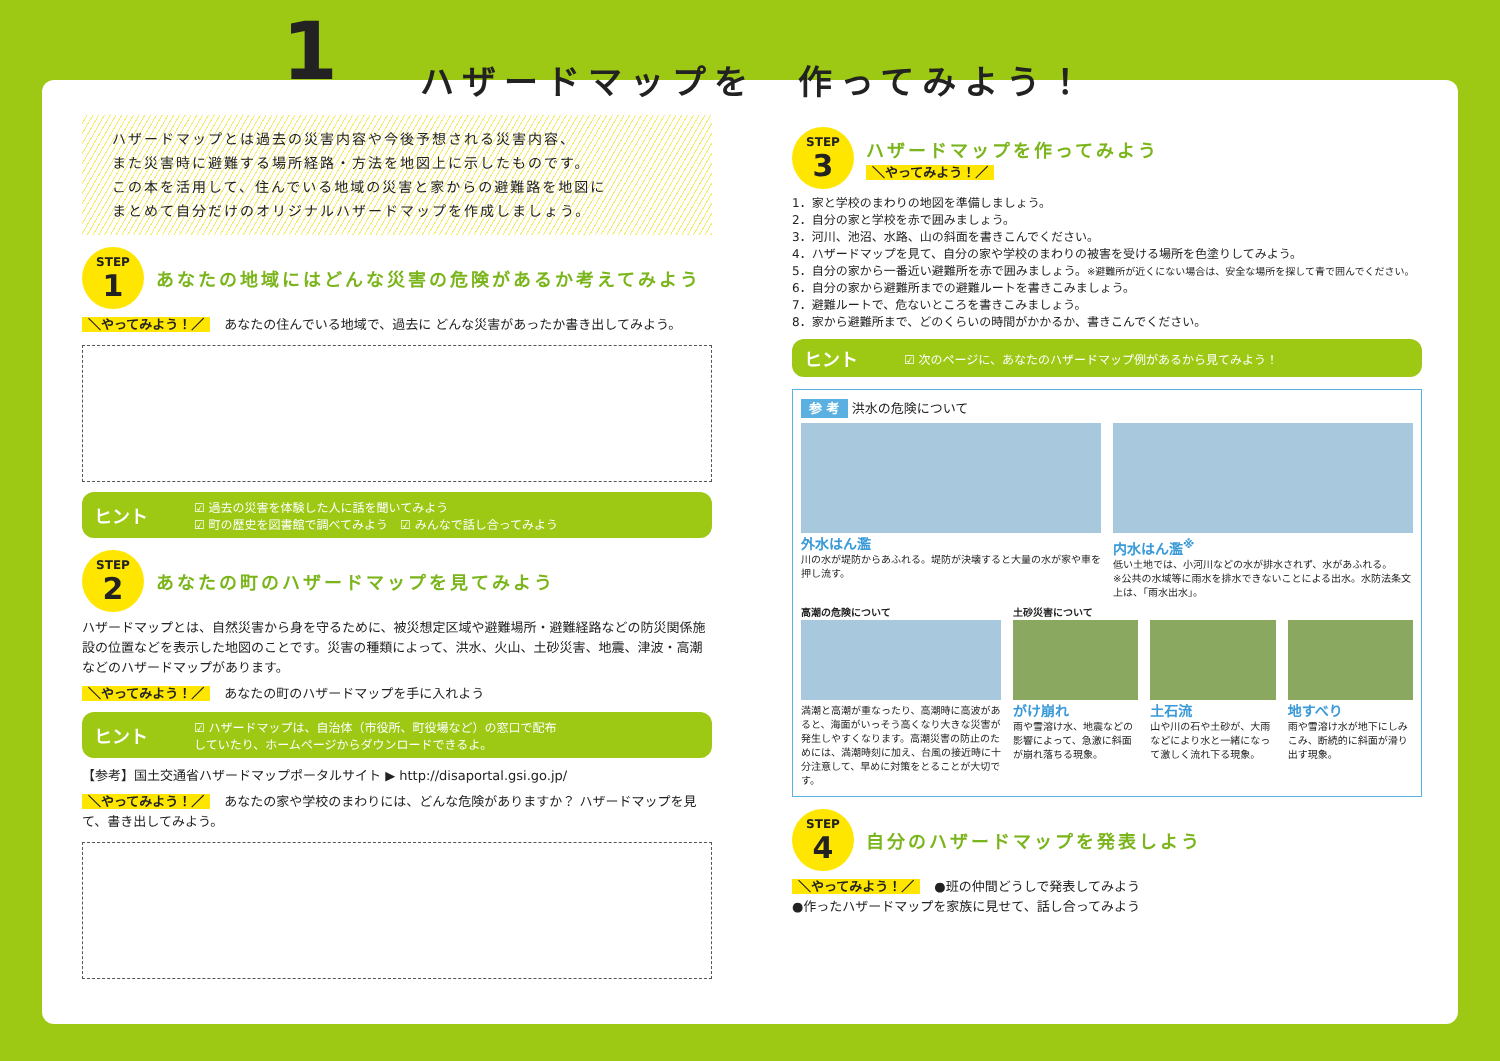1 ハザードマップを　作ってみよう！
ハザードマップとは過去の災害内容や今後予想される災害内容、
また災害時に避難する場所経路・方法を地図上に示したものです。
この本を活用して、住んでいる地域の災害と家からの避難路を地図に
まとめて自分だけのオリジナルハザードマップを作成しましょう。
STEP
1
あなたの地域にはどんな災害の危険があるか考えてみよう
＼やってみよう！／ あなたの住んでいる地域で、過去に どんな災害があったか書き出してみよう。
ヒント ☑ 過去の災害を体験した人に話を聞いてみよう
☑ 町の歴史を図書館で調べてみよう　☑ みんなで話し合ってみよう
STEP
2
あなたの町のハザードマップを見てみよう
ハザードマップとは、自然災害から身を守るために、被災想定区域や避難場所・避難経路などの防災関係施設の位置などを表示した地図のことです。災害の種類によって、洪水、火山、土砂災害、地震、津波・高潮などのハザードマップがあります。
＼やってみよう！／ あなたの町のハザードマップを手に入れよう
ヒント ☑ ハザードマップは、自治体（市役所、町役場など）の窓口で配布
していたり、ホームページからダウンロードできるよ。
【参考】国土交通省ハザードマップポータルサイト ▶ http://disaportal.gsi.go.jp/
＼やってみよう！／ あなたの家や学校のまわりには、どんな危険がありますか？ ハザードマップを見て、書き出してみよう。
STEP
3
ハザードマップを作ってみよう
＼やってみよう！／
1．家と学校のまわりの地図を準備しましょう。
2．自分の家と学校を赤で囲みましょう。
3．河川、池沼、水路、山の斜面を書きこんでください。
4．ハザードマップを見て、自分の家や学校のまわりの被害を受ける場所を色塗りしてみよう。
5．自分の家から一番近い避難所を赤で囲みましょう。※避難所が近くにない場合は、安全な場所を探して青で囲んでください。
6．自分の家から避難所までの避難ルートを書きこみましょう。
7．避難ルートで、危ないところを書きこみましょう。
8．家から避難所まで、どのくらいの時間がかかるか、書きこんでください。
ヒント ☑ 次のページに、あなたのハザードマップ例があるから見てみよう！
参 考 洪水の危険について
外水はん濫
川の水が堤防からあふれる。堤防が決壊すると大量の水が家や車を押し流す。
内水はん濫<sup>※</sup>
低い土地では、小河川などの水が排水されず、水があふれる。
※公共の水域等に雨水を排水できないことによる出水。水防法条文上は、「雨水出水」。
高潮の危険について
満潮と高潮が重なったり、高潮時に高波があると、海面がいっそう高くなり大きな災害が発生しやすくなります。高潮災害の防止のためには、満潮時刻に加え、台風の接近時に十分注意して、早めに対策をとることが大切です。
土砂災害について
がけ崩れ
雨や雪溶け水、地震などの影響によって、急激に斜面が崩れ落ちる現象。
土石流
山や川の石や土砂が、大雨などにより水と一緒になって激しく流れ下る現象。
地すべり
雨や雪溶け水が地下にしみこみ、断続的に斜面が滑り出す現象。
STEP
4
自分のハザードマップを発表しよう
＼やってみよう！／ ●班の仲間どうしで発表してみよう
●作ったハザードマップを家族に見せて、話し合ってみよう